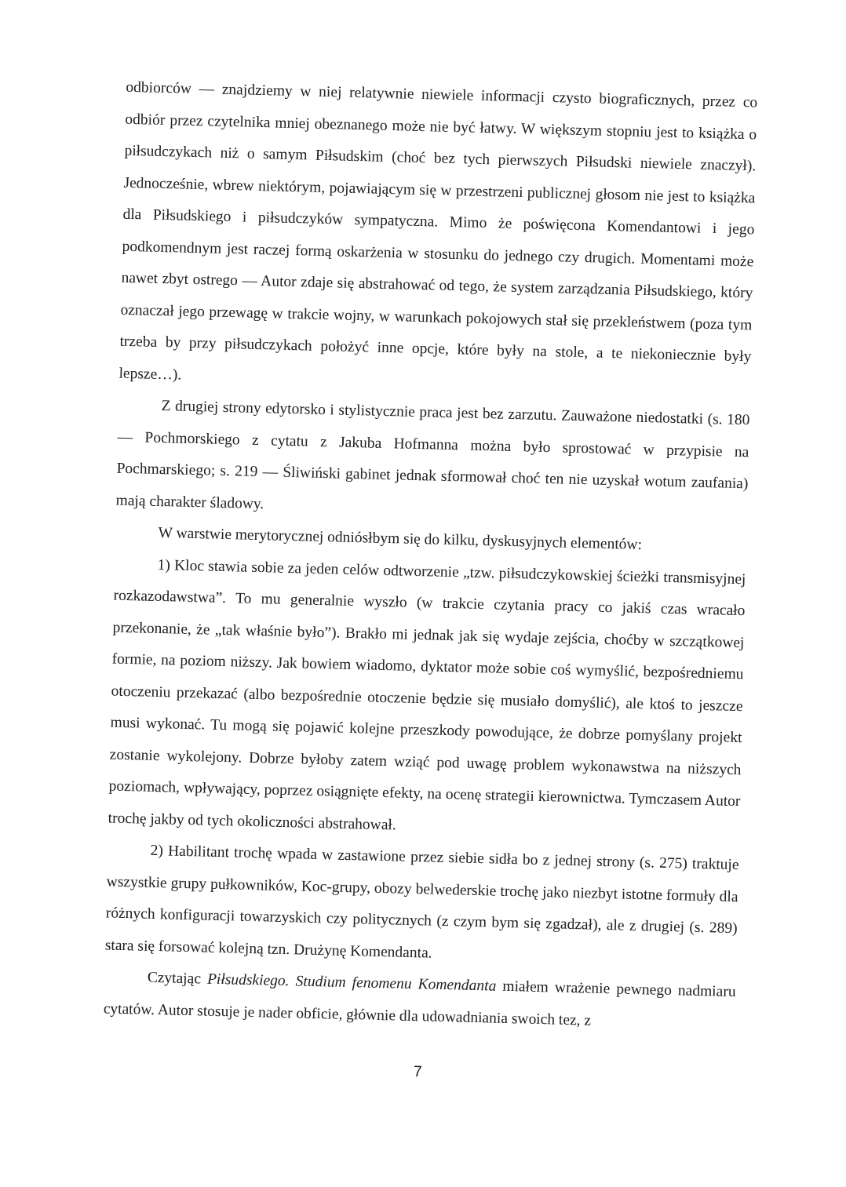odbiorców — znajdziemy w niej relatywnie niewiele informacji czysto biograficznych, przez co odbiór przez czytelnika mniej obeznanego może nie być łatwy. W większym stopniu jest to książka o piłsudczykach niż o samym Piłsudskim (choć bez tych pierwszych Piłsudski niewiele znaczył). Jednocześnie, wbrew niektórym, pojawiającym się w przestrzeni publicznej głosom nie jest to książka dla Piłsudskiego i piłsudczyków sympatyczna. Mimo że poświęcona Komendantowi i jego podkomendnym jest raczej formą oskarżenia w stosunku do jednego czy drugich. Momentami może nawet zbyt ostrego — Autor zdaje się abstrahować od tego, że system zarządzania Piłsudskiego, który oznaczał jego przewagę w trakcie wojny, w warunkach pokojowych stał się przekleństwem (poza tym trzeba by przy piłsudczykach położyć inne opcje, które były na stole, a te niekoniecznie były lepsze…).
Z drugiej strony edytorsko i stylistycznie praca jest bez zarzutu. Zauważone niedostatki (s. 180 — Pochmorskiego z cytatu z Jakuba Hofmanna można było sprostować w przypisie na Pochmarskiego; s. 219 — Śliwiński gabinet jednak sformował choć ten nie uzyskał wotum zaufania) mają charakter śladowy.
W warstwie merytorycznej odniósłbym się do kilku, dyskusyjnych elementów:
1) Kloc stawia sobie za jeden celów odtworzenie „tzw. piłsudczykowskiej ścieżki transmisyjnej rozkazodawstwa”. To mu generalnie wyszło (w trakcie czytania pracy co jakiś czas wracało przekonanie, że „tak właśnie było”). Brakło mi jednak jak się wydaje zejścia, choćby w szczątkowej formie, na poziom niższy. Jak bowiem wiadomo, dyktator może sobie coś wymyślić, bezpośredniemu otoczeniu przekazać (albo bezpośrednie otoczenie będzie się musiało domyślić), ale ktoś to jeszcze musi wykonać. Tu mogą się pojawić kolejne przeszkody powodujące, że dobrze pomyślany projekt zostanie wykolejony. Dobrze byłoby zatem wziąć pod uwagę problem wykonawstwa na niższych poziomach, wpływający, poprzez osiągnięte efekty, na ocenę strategii kierownictwa. Tymczasem Autor trochę jakby od tych okoliczności abstrahował.
2) Habilitant trochę wpada w zastawione przez siebie sidła bo z jednej strony (s. 275) traktuje wszystkie grupy pułkowników, Koc-grupy, obozy belwederskie trochę jako niezbyt istotne formuły dla różnych konfiguracji towarzyskich czy politycznych (z czym bym się zgadzał), ale z drugiej (s. 289) stara się forsować kolejną tzn. Drużynę Komendanta.
Czytając Piłsudskiego. Studium fenomenu Komendanta miałem wrażenie pewnego nadmiaru cytatów. Autor stosuje je nader obficie, głównie dla udowadniania swoich tez, z
7